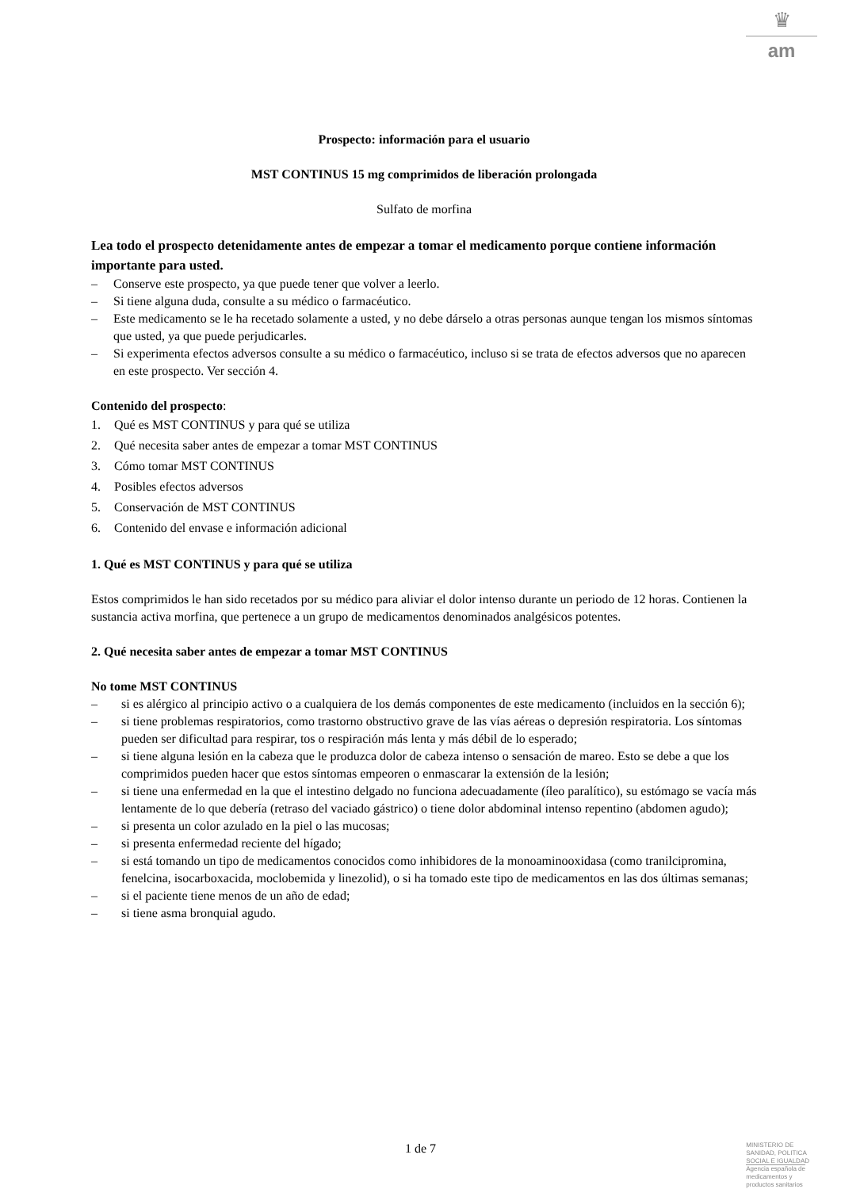♛
am
Prospecto: información para el usuario
MST CONTINUS 15 mg comprimidos de liberación prolongada
Sulfato de morfina
Lea todo el prospecto detenidamente antes de empezar a tomar el medicamento porque contiene información importante para usted.
– Conserve este prospecto, ya que puede tener que volver a leerlo.
– Si tiene alguna duda, consulte a su médico o farmacéutico.
– Este medicamento se le ha recetado solamente a usted, y no debe dárselo a otras personas aunque tengan los mismos síntomas que usted, ya que puede perjudicarles.
– Si experimenta efectos adversos consulte a su médico o farmacéutico, incluso si se trata de efectos adversos que no aparecen en este prospecto. Ver sección 4.
Contenido del prospecto:
1. Qué es MST CONTINUS y para qué se utiliza
2. Qué necesita saber antes de empezar a tomar MST CONTINUS
3. Cómo tomar MST CONTINUS
4. Posibles efectos adversos
5. Conservación de MST CONTINUS
6. Contenido del envase e información adicional
1. Qué es MST CONTINUS y para qué se utiliza
Estos comprimidos le han sido recetados por su médico para aliviar el dolor intenso durante un periodo de 12 horas. Contienen la sustancia activa morfina, que pertenece a un grupo de medicamentos denominados analgésicos potentes.
2. Qué necesita saber antes de empezar a tomar MST CONTINUS
No tome MST CONTINUS
– si es alérgico al principio activo o a cualquiera de los demás componentes de este medicamento (incluidos en la sección 6);
– si tiene problemas respiratorios, como trastorno obstructivo grave de las vías aéreas o depresión respiratoria. Los síntomas pueden ser dificultad para respirar, tos o respiración más lenta y más débil de lo esperado;
– si tiene alguna lesión en la cabeza que le produzca dolor de cabeza intenso o sensación de mareo. Esto se debe a que los comprimidos pueden hacer que estos síntomas empeoren o enmascarar la extensión de la lesión;
– si tiene una enfermedad en la que el intestino delgado no funciona adecuadamente (íleo paralítico), su estómago se vacía más lentamente de lo que debería (retraso del vaciado gástrico) o tiene dolor abdominal intenso repentino (abdomen agudo);
– si presenta un color azulado en la piel o las mucosas;
– si presenta enfermedad reciente del hígado;
– si está tomando un tipo de medicamentos conocidos como inhibidores de la monoaminooxidasa (como tranilcipromina, fenelcina, isocarboxacida, moclobemida y linezolid), o si ha tomado este tipo de medicamentos en las dos últimas semanas;
– si el paciente tiene menos de un año de edad;
– si tiene asma bronquial agudo.
1 de 7
MINISTERIO DE
SANIDAD, POLITICA
SOCIAL E IGUALDAD
Agencia española de
medicamentos y
productos sanitarios